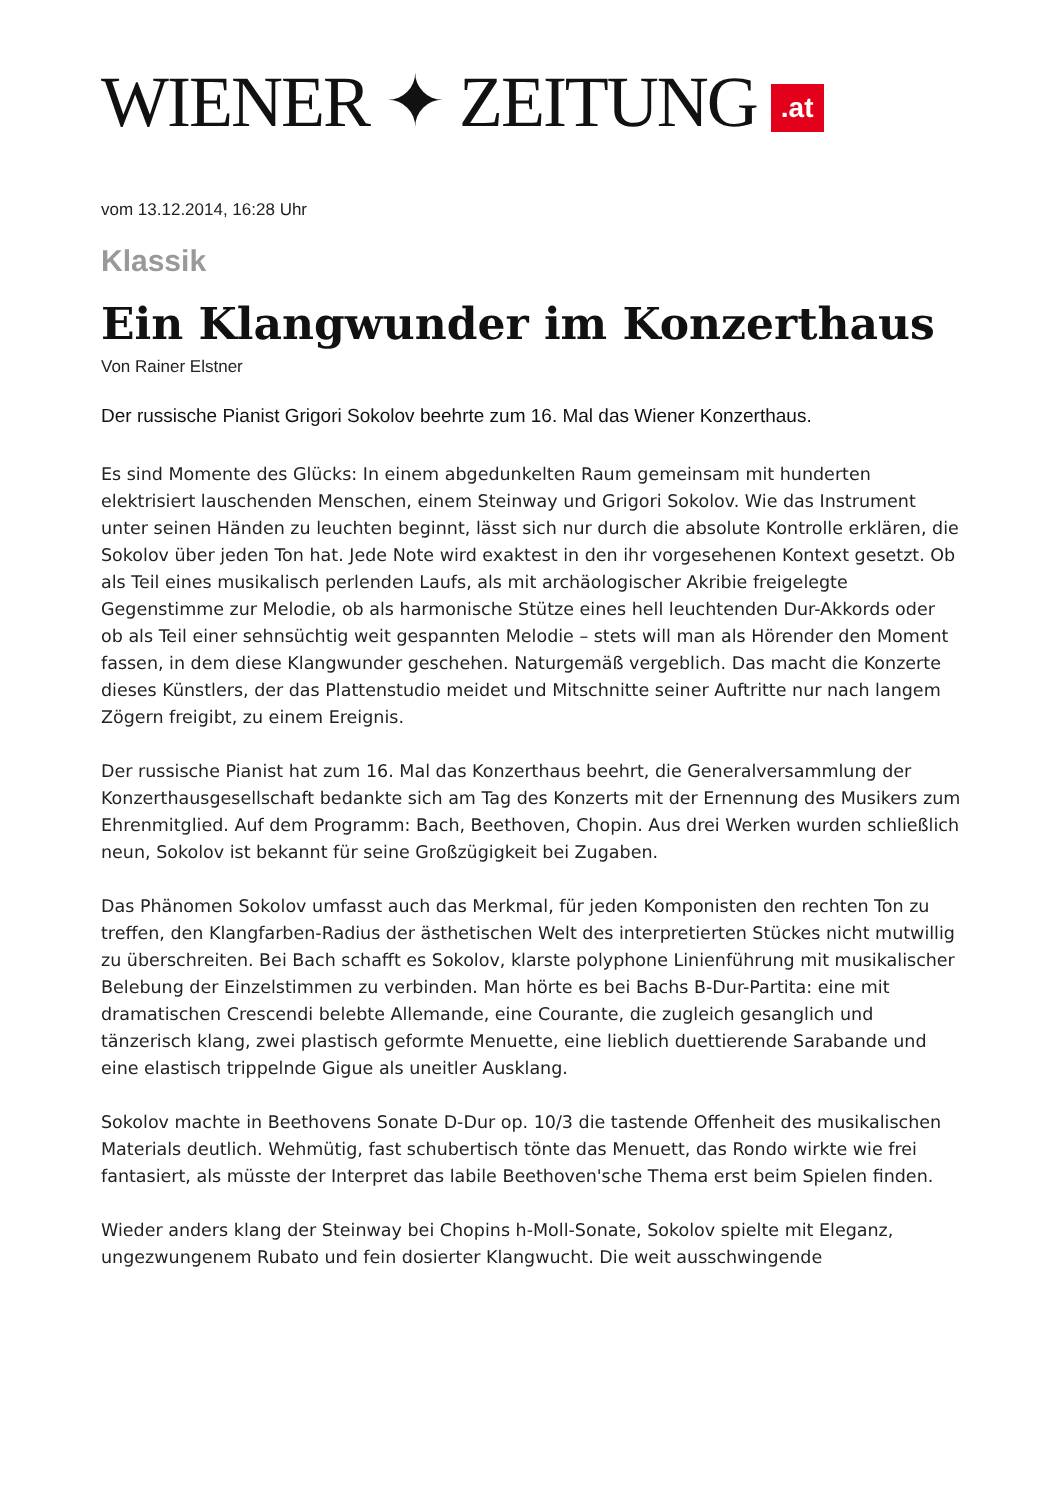WIENER ✦ ZEITUNG.at
vom 13.12.2014, 16:28 Uhr
Klassik
Ein Klangwunder im Konzerthaus
Von Rainer Elstner
Der russische Pianist Grigori Sokolov beehrte zum 16. Mal das Wiener Konzerthaus.
Es sind Momente des Glücks: In einem abgedunkelten Raum gemeinsam mit hunderten elektrisiert lauschenden Menschen, einem Steinway und Grigori Sokolov. Wie das Instrument unter seinen Händen zu leuchten beginnt, lässt sich nur durch die absolute Kontrolle erklären, die Sokolov über jeden Ton hat. Jede Note wird exaktest in den ihr vorgesehenen Kontext gesetzt. Ob als Teil eines musikalisch perlenden Laufs, als mit archäologischer Akribie freigelegte Gegenstimme zur Melodie, ob als harmonische Stütze eines hell leuchtenden Dur-Akkords oder ob als Teil einer sehnsüchtig weit gespannten Melodie – stets will man als Hörender den Moment fassen, in dem diese Klangwunder geschehen. Naturgemäß vergeblich. Das macht die Konzerte dieses Künstlers, der das Plattenstudio meidet und Mitschnitte seiner Auftritte nur nach langem Zögern freigibt, zu einem Ereignis.
Der russische Pianist hat zum 16. Mal das Konzerthaus beehrt, die Generalversammlung der Konzerthausgesellschaft bedankte sich am Tag des Konzerts mit der Ernennung des Musikers zum Ehrenmitglied. Auf dem Programm: Bach, Beethoven, Chopin. Aus drei Werken wurden schließlich neun, Sokolov ist bekannt für seine Großzügigkeit bei Zugaben.
Das Phänomen Sokolov umfasst auch das Merkmal, für jeden Komponisten den rechten Ton zu treffen, den Klangfarben-Radius der ästhetischen Welt des interpretierten Stückes nicht mutwillig zu überschreiten. Bei Bach schafft es Sokolov, klarste polyphone Linienführung mit musikalischer Belebung der Einzelstimmen zu verbinden. Man hörte es bei Bachs B-Dur-Partita: eine mit dramatischen Crescendi belebte Allemande, eine Courante, die zugleich gesanglich und tänzerisch klang, zwei plastisch geformte Menuette, eine lieblich duettierende Sarabande und eine elastisch trippelnde Gigue als uneitler Ausklang.
Sokolov machte in Beethovens Sonate D-Dur op. 10/3 die tastende Offenheit des musikalischen Materials deutlich. Wehmütig, fast schubertisch tönte das Menuett, das Rondo wirkte wie frei fantasiert, als müsste der Interpret das labile Beethoven'sche Thema erst beim Spielen finden.
Wieder anders klang der Steinway bei Chopins h-Moll-Sonate, Sokolov spielte mit Eleganz, ungezwungenem Rubato und fein dosierter Klangwucht. Die weit ausschwingende